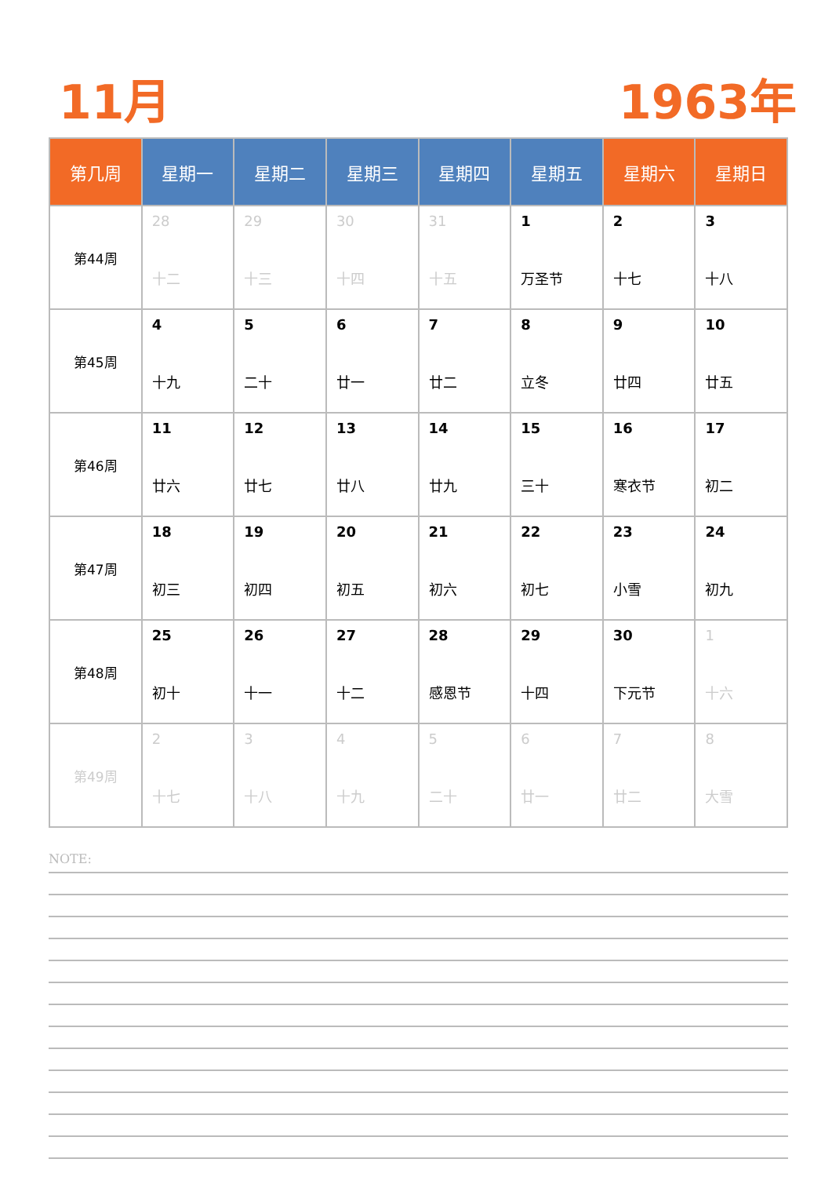11月 1963年
| 第几周 | 星期一 | 星期二 | 星期三 | 星期四 | 星期五 | 星期六 | 星期日 |
| --- | --- | --- | --- | --- | --- | --- | --- |
| 第44周 | 28 十二 | 29 十三 | 30 十四 | 31 十五 | 1 万圣节 | 2 十七 | 3 十八 |
| 第45周 | 4 十九 | 5 二十 | 6 廿一 | 7 廿二 | 8 立冬 | 9 廿四 | 10 廿五 |
| 第46周 | 11 廿六 | 12 廿七 | 13 廿八 | 14 廿九 | 15 三十 | 16 寒衣节 | 17 初二 |
| 第47周 | 18 初三 | 19 初四 | 20 初五 | 21 初六 | 22 初七 | 23 小雪 | 24 初九 |
| 第48周 | 25 初十 | 26 十一 | 27 十二 | 28 感恩节 | 29 十四 | 30 下元节 | 1 十六 |
| 第49周 | 2 十七 | 3 十八 | 4 十九 | 5 二十 | 6 廿一 | 7 廿二 | 8 大雪 |
NOTE: